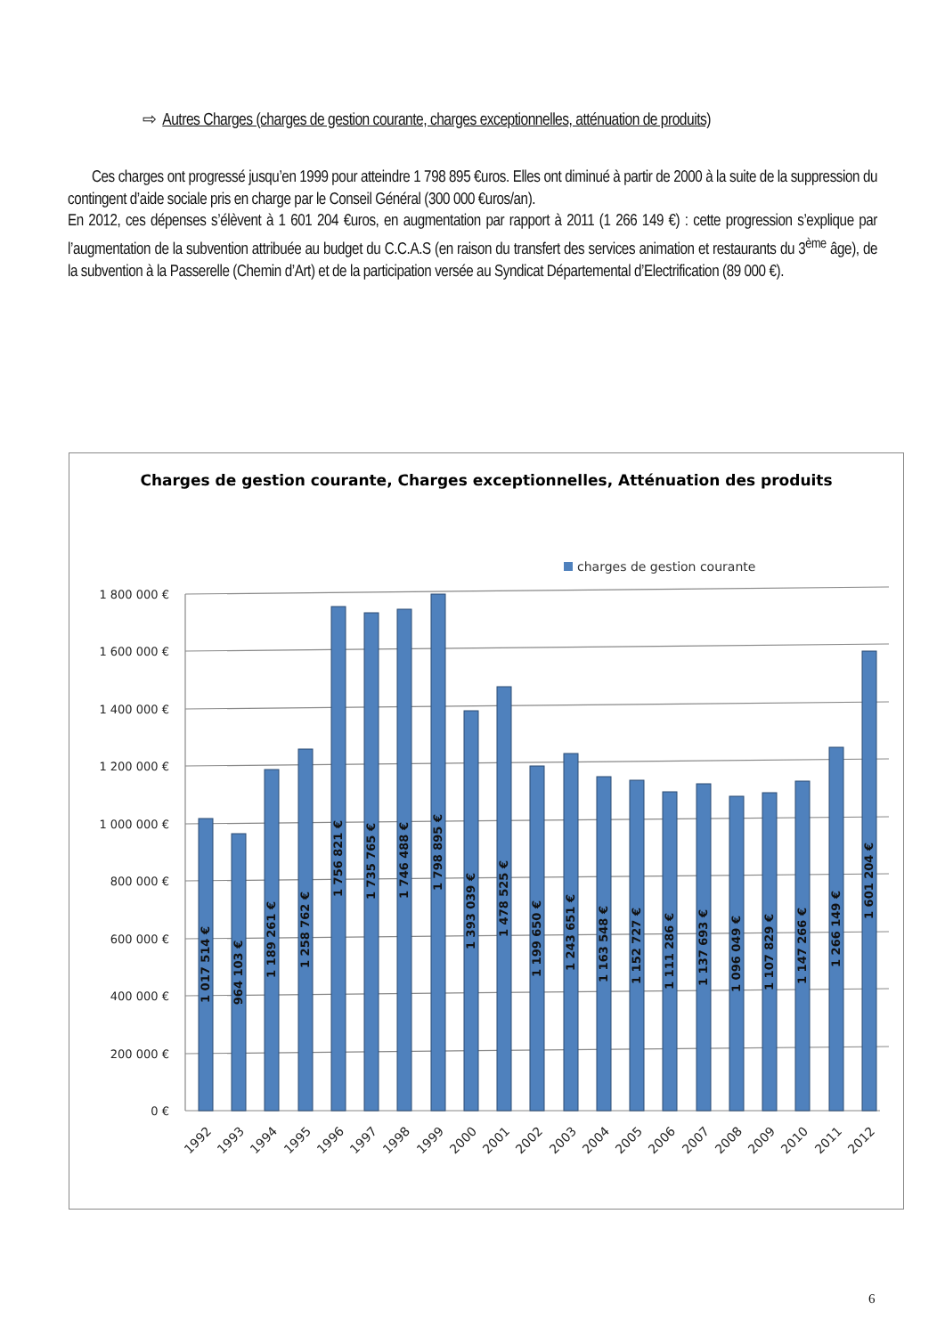⇨ Autres Charges (charges de gestion courante, charges exceptionnelles, atténuation de produits)
Ces charges ont progressé jusqu’en 1999 pour atteindre 1 798 895 €uros. Elles ont diminué à partir de 2000 à la suite de la suppression du contingent d’aide sociale pris en charge par le Conseil Général (300 000 €uros/an).
En 2012, ces dépenses s’élèvent à 1 601 204 €uros, en augmentation par rapport à 2011 (1 266 149 €) : cette progression s’explique par l’augmentation de la subvention attribuée au budget du C.C.A.S (en raison du transfert des services animation et restaurants du 3<sup>ème</sup> âge), de la subvention à la Passerelle (Chemin d’Art) et de la participation versée au Syndicat Départemental d’Electrification (89 000 €).
Charges de gestion courante, Charges exceptionnelles, Atténuation des produits
charges de gestion courante
1 800 000 €
1 600 000 €
1 400 000 €
1 200 000 €
1 000 000 €
800 000 €
600 000 €
400 000 €
200 000 €
0 €
1 017 514 €
964 103 €
1 189 261 €
1 258 762 €
1 756 821 €
1 735 765 €
1 746 488 €
1 798 895 €
1 393 039 €
1 478 525 €
1 199 650 €
1 243 651 €
1 163 548 €
1 152 727 €
1 111 286 €
1 137 693 €
1 096 049 €
1 107 829 €
1 147 266 €
1 266 149 €
1 601 204 €
1992
1993
1994
1995
1996
1997
1998
1999
2000
2001
2002
2003
2004
2005
2006
2007
2008
2009
2010
2011
2012
6